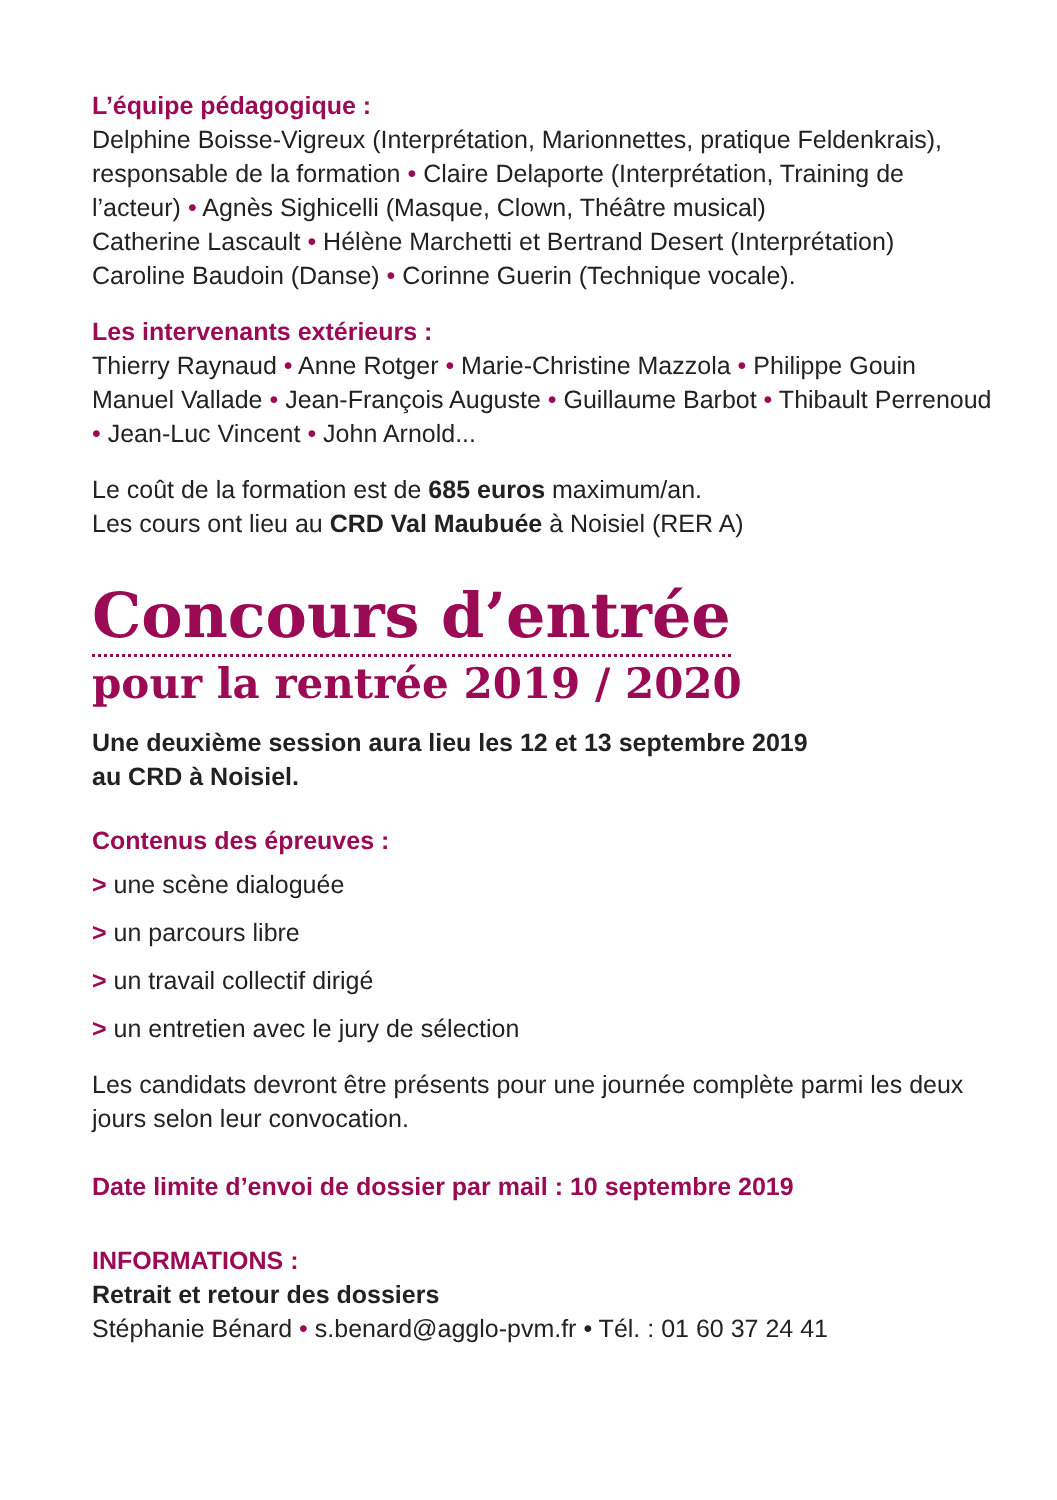L’équipe pédagogique :
Delphine Boisse-Vigreux (Interprétation, Marionnettes, pratique Feldenkrais), responsable de la formation • Claire Delaporte (Interprétation, Training de l’acteur) • Agnès Sighicelli (Masque, Clown, Théâtre musical)
Catherine Lascault • Hélène Marchetti et Bertrand Desert (Interprétation)
Caroline Baudoin (Danse) • Corinne Guerin (Technique vocale).
Les intervenants extérieurs :
Thierry Raynaud • Anne Rotger • Marie-Christine Mazzola • Philippe Gouin
Manuel Vallade • Jean-François Auguste • Guillaume Barbot • Thibault Perrenoud • Jean-Luc Vincent • John Arnold...
Le coût de la formation est de 685 euros maximum/an.
Les cours ont lieu au CRD Val Maubuée à Noisiel (RER A)
Concours d’entrée
pour la rentrée 2019 / 2020
Une deuxième session aura lieu les 12 et 13 septembre 2019
au CRD à Noisiel.
Contenus des épreuves :
> une scène dialoguée
> un parcours libre
> un travail collectif dirigé
> un entretien avec le jury de sélection
Les candidats devront être présents pour une journée complète parmi les deux jours selon leur convocation.
Date limite d’envoi de dossier par mail : 10 septembre 2019
INFORMATIONS :
Retrait et retour des dossiers
Stéphanie Bénard • s.benard@agglo-pvm.fr • Tél. : 01 60 37 24 41